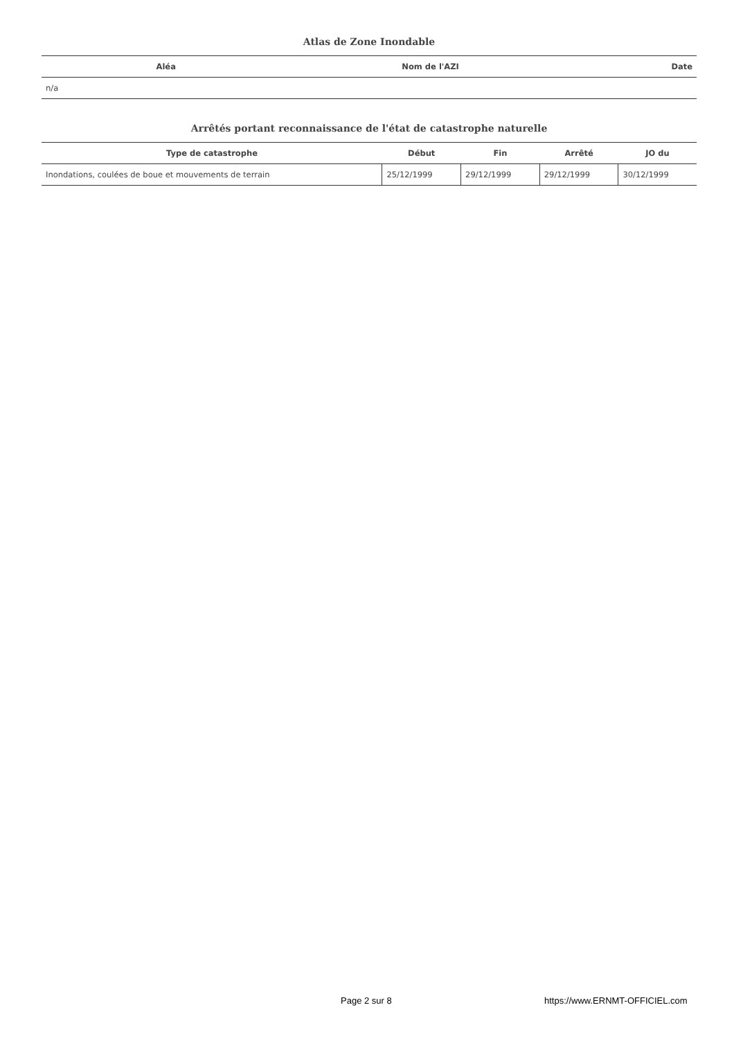Atlas de Zone Inondable
| Aléa | Nom de l'AZI | Date |
| --- | --- | --- |
| n/a | | |
Arrêtés portant reconnaissance de l'état de catastrophe naturelle
| Type de catastrophe | Début | Fin | Arrêté | JO du |
| --- | --- | --- | --- | --- |
| Inondations, coulées de boue et mouvements de terrain | 25/12/1999 | 29/12/1999 | 29/12/1999 | 30/12/1999 |
Page 2 sur 8 https://www.ERNMT-OFFICIEL.com